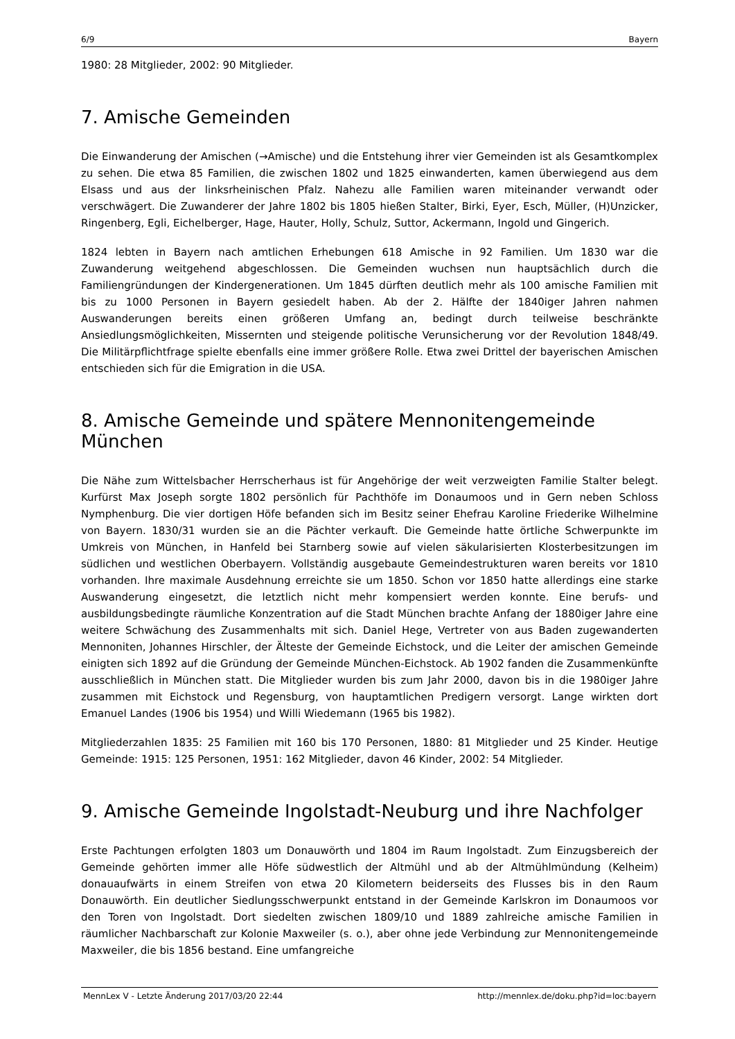6/9 Bayern
1980: 28 Mitglieder, 2002: 90 Mitglieder.
7. Amische Gemeinden
Die Einwanderung der Amischen (→Amische) und die Entstehung ihrer vier Gemeinden ist als Gesamtkomplex zu sehen. Die etwa 85 Familien, die zwischen 1802 und 1825 einwanderten, kamen überwiegend aus dem Elsass und aus der linksrheinischen Pfalz. Nahezu alle Familien waren miteinander verwandt oder verschwägert. Die Zuwanderer der Jahre 1802 bis 1805 hießen Stalter, Birki, Eyer, Esch, Müller, (H)Unzicker, Ringenberg, Egli, Eichelberger, Hage, Hauter, Holly, Schulz, Suttor, Ackermann, Ingold und Gingerich.
1824 lebten in Bayern nach amtlichen Erhebungen 618 Amische in 92 Familien. Um 1830 war die Zuwanderung weitgehend abgeschlossen. Die Gemeinden wuchsen nun hauptsächlich durch die Familiengründungen der Kindergenerationen. Um 1845 dürften deutlich mehr als 100 amische Familien mit bis zu 1000 Personen in Bayern gesiedelt haben. Ab der 2. Hälfte der 1840iger Jahren nahmen Auswanderungen bereits einen größeren Umfang an, bedingt durch teilweise beschränkte Ansiedlungsmöglichkeiten, Missernten und steigende politische Verunsicherung vor der Revolution 1848/49. Die Militärpflichtfrage spielte ebenfalls eine immer größere Rolle. Etwa zwei Drittel der bayerischen Amischen entschieden sich für die Emigration in die USA.
8. Amische Gemeinde und spätere Mennonitengemeinde München
Die Nähe zum Wittelsbacher Herrscherhaus ist für Angehörige der weit verzweigten Familie Stalter belegt. Kurfürst Max Joseph sorgte 1802 persönlich für Pachthöfe im Donaumoos und in Gern neben Schloss Nymphenburg. Die vier dortigen Höfe befanden sich im Besitz seiner Ehefrau Karoline Friederike Wilhelmine von Bayern. 1830/31 wurden sie an die Pächter verkauft. Die Gemeinde hatte örtliche Schwerpunkte im Umkreis von München, in Hanfeld bei Starnberg sowie auf vielen säkularisierten Klosterbesitzungen im südlichen und westlichen Oberbayern. Vollständig ausgebaute Gemeindestrukturen waren bereits vor 1810 vorhanden. Ihre maximale Ausdehnung erreichte sie um 1850. Schon vor 1850 hatte allerdings eine starke Auswanderung eingesetzt, die letztlich nicht mehr kompensiert werden konnte. Eine berufs- und ausbildungsbedingte räumliche Konzentration auf die Stadt München brachte Anfang der 1880iger Jahre eine weitere Schwächung des Zusammenhalts mit sich. Daniel Hege, Vertreter von aus Baden zugewanderten Mennoniten, Johannes Hirschler, der Älteste der Gemeinde Eichstock, und die Leiter der amischen Gemeinde einigten sich 1892 auf die Gründung der Gemeinde München-Eichstock. Ab 1902 fanden die Zusammenkünfte ausschließlich in München statt. Die Mitglieder wurden bis zum Jahr 2000, davon bis in die 1980iger Jahre zusammen mit Eichstock und Regensburg, von hauptamtlichen Predigern versorgt. Lange wirkten dort Emanuel Landes (1906 bis 1954) und Willi Wiedemann (1965 bis 1982).
Mitgliederzahlen 1835: 25 Familien mit 160 bis 170 Personen, 1880: 81 Mitglieder und 25 Kinder. Heutige Gemeinde: 1915: 125 Personen, 1951: 162 Mitglieder, davon 46 Kinder, 2002: 54 Mitglieder.
9. Amische Gemeinde Ingolstadt-Neuburg und ihre Nachfolger
Erste Pachtungen erfolgten 1803 um Donauwörth und 1804 im Raum Ingolstadt. Zum Einzugsbereich der Gemeinde gehörten immer alle Höfe südwestlich der Altmühl und ab der Altmühlmündung (Kelheim) donauaufwärts in einem Streifen von etwa 20 Kilometern beiderseits des Flusses bis in den Raum Donauwörth. Ein deutlicher Siedlungsschwerpunkt entstand in der Gemeinde Karlskron im Donaumoos vor den Toren von Ingolstadt. Dort siedelten zwischen 1809/10 und 1889 zahlreiche amische Familien in räumlicher Nachbarschaft zur Kolonie Maxweiler (s. o.), aber ohne jede Verbindung zur Mennonitengemeinde Maxweiler, die bis 1856 bestand. Eine umfangreiche
MennLex V - Letzte Änderung 2017/03/20 22:44 http://mennlex.de/doku.php?id=loc:bayern